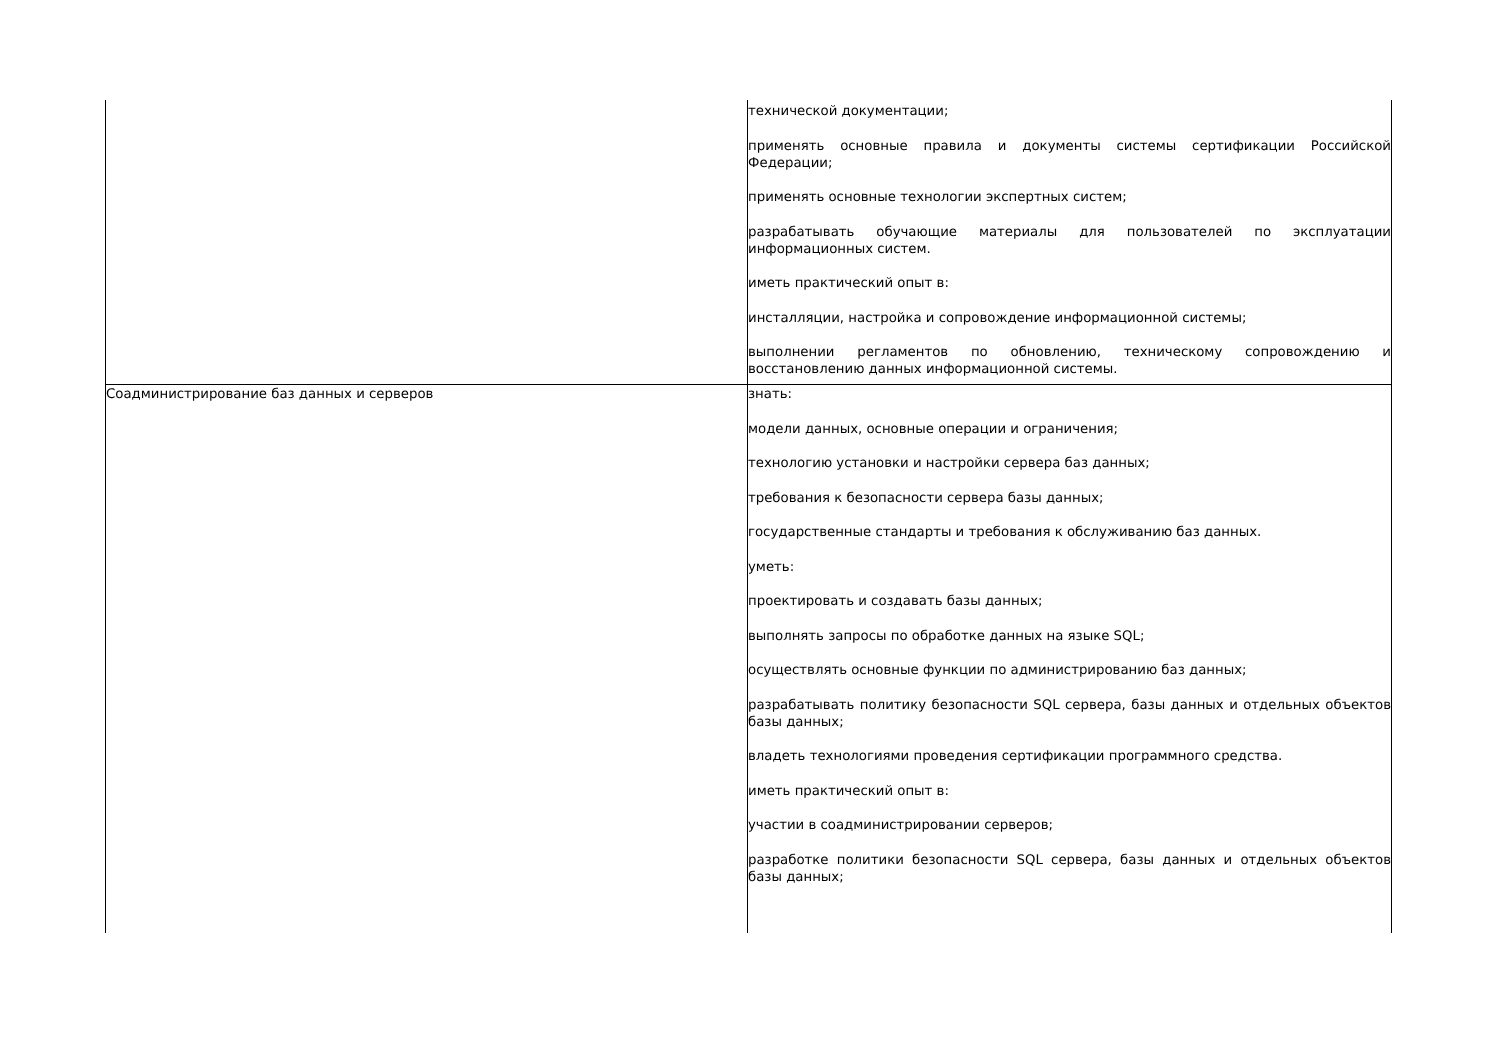| | технической документации; применять основные правила и документы системы сертификации Российской Федерации; применять основные технологии экспертных систем; разрабатывать обучающие материалы для пользователей по эксплуатации информационных систем. иметь практический опыт в: инсталляции, настройка и сопровождение информационной системы; выполнении регламентов по обновлению, техническому сопровождению и восстановлению данных информационной системы. |
| Соадминистрирование баз данных и серверов | знать: модели данных, основные операции и ограничения; технологию установки и настройки сервера баз данных; требования к безопасности сервера базы данных; государственные стандарты и требования к обслуживанию баз данных. уметь: проектировать и создавать базы данных; выполнять запросы по обработке данных на языке SQL; осуществлять основные функции по администрированию баз данных; разрабатывать политику безопасности SQL сервера, базы данных и отдельных объектов базы данных; владеть технологиями проведения сертификации программного средства. иметь практический опыт в: участии в соадминистрировании серверов; разработке политики безопасности SQL сервера, базы данных и отдельных объектов базы данных; |